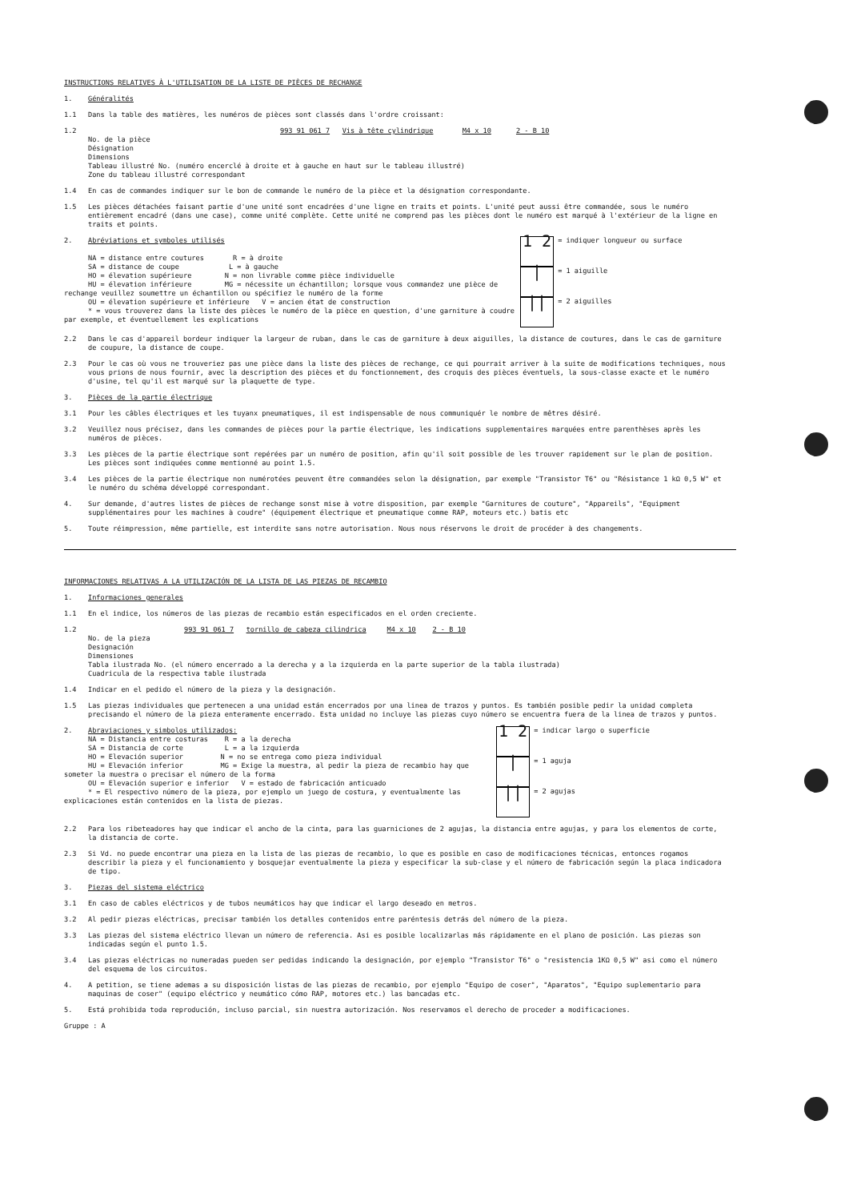INSTRUCTIONS RELATIVES À L'UTILISATION DE LA LISTE DE PIÈCES DE RECHANGE
1. Généralités
1.1 Dans la table des matières, les numéros de pièces sont classés dans l'ordre croissant:
1.2 993 91 061 7 Vis à tête cylindrique M4 x 10 2 - B 10
No. de la pièce
Désignation
Dimensions
Tableau illustré No. (numéro encerclé à droite et à gauche en haut sur le tableau illustré)
Zone du tableau illustré correspondant
1.4 En cas de commandes indiquer sur le bon de commande le numéro de la pièce et la désignation correspondante.
1.5 Les pièces détachées faisant partie d'une unité sont encadrées d'une ligne en traits et points. L'unité peut aussi être commandée, sous le numéro entièrement encadré (dans une case), comme unité complète. Cette unité ne comprend pas les pièces dont le numéro est marqué à l'extérieur de la ligne en traits et points.
2. Abréviations et symboles utilisés
NA = distance entre coutures R = à droite
SA = distance de coupe L = à gauche
HO = élevation supérieure N = non livrable comme pièce individuelle
HU = élevation inférieure MG = nécessite un échantillon; lorsque vous commandez une pièce de rechange veuillez soumettre un échantillon ou spécifiez le numéro de la forme
OU = élevation supérieure et inférieure V = ancien état de construction
* = vous trouverez dans la liste des pièces le numéro de la pièce en question, d'une garniture à coudre par exemple, et éventuellement les explications
1 2
= indiquer longueur ou surface
|
= 1 aiguille
||
= 2 aiguilles
2.2 Dans le cas d'appareil bordeur indiquer la largeur de ruban, dans le cas de garniture à deux aiguilles, la distance de coutures, dans le cas de garniture de coupure, la distance de coupe.
2.3 Pour le cas où vous ne trouveriez pas une pièce dans la liste des pièces de rechange, ce qui pourrait arriver à la suite de modifications techniques, nous vous prions de nous fournir, avec la description des pièces et du fonctionnement, des croquis des pièces éventuels, la sous-classe exacte et le numéro d'usine, tel qu'il est marqué sur la plaquette de type.
3. Pièces de la partie électrique
3.1 Pour les câbles électriques et les tuyanx pneumatiques, il est indispensable de nous communiquér le nombre de mêtres désiré.
3.2 Veuillez nous précisez, dans les commandes de pièces pour la partie électrique, les indications supplementaires marquées entre parenthèses après les numéros de pièces.
3.3 Les pièces de la partie électrique sont repérées par un numéro de position, afin qu'il soit possible de les trouver rapidement sur le plan de position. Les pièces sont indiquées comme mentionné au point 1.5.
3.4 Les pièces de la partie électrique non numérotées peuvent être commandées selon la désignation, par exemple "Transistor T6" ou "Résistance 1 kΩ 0,5 W" et le numéro du schéma développé correspondant.
4. Sur demande, d'autres listes de pièces de rechange sonst mise à votre disposition, par exemple "Garnitures de couture", "Appareils", "Equipment supplémentaires pour les machines à coudre" (équipement électrique et pneumatique comme RAP, moteurs etc.) batis etc
5. Toute réimpression, même partielle, est interdite sans notre autorisation. Nous nous réservons le droit de procéder à des changements.
INFORMACIONES RELATIVAS A LA UTILIZACIÓN DE LA LISTA DE LAS PIEZAS DE RECAMBIO
1. Informaciones generales
1.1 En el indice, los números de las piezas de recambio están especificados en el orden creciente.
1.2 993 91 061 7 tornillo de cabeza cilindrica M4 x 10 2 - B 10
No. de la pieza
Designación
Dimensiones
Tabla ilustrada No. (el número encerrado a la derecha y a la izquierda en la parte superior de la tabla ilustrada)
Cuadricula de la respectiva table ilustrada
1.4 Indicar en el pedido el número de la pieza y la designación.
1.5 Las piezas individuales que pertenecen a una unidad están encerrados por una linea de trazos y puntos. Es también posible pedir la unidad completa precisando el número de la pieza enteramente encerrado. Esta unidad no incluye las piezas cuyo número se encuentra fuera de la linea de trazos y puntos.
2. Abraviaciones y simbolos utilizados:
NA = Distancia entre costuras R = a la derecha
SA = Distancia de corte L = a la izquierda
HO = Elevación superior N = no se entrega como pieza individual
HU = Elevación inferior MG = Exige la muestra, al pedir la pieza de recambio hay que someter la muestra o precisar el número de la forma
OU = Elevación superior e inferior V = estado de fabricación anticuado
* = El respectivo número de la pieza, por ejemplo un juego de costura, y eventualmente las explicaciones están contenidos en la lista de piezas.
1 2
= indicar largo o superficie
|
= 1 aguja
||
= 2 agujas
2.2 Para los ribeteadores hay que indicar el ancho de la cinta, para las guarniciones de 2 agujas, la distancia entre agujas, y para los elementos de corte, la distancia de corte.
2.3 Si Vd. no puede encontrar una pieza en la lista de las piezas de recambio, lo que es posible en caso de modificaciones técnicas, entonces rogamos describir la pieza y el funcionamiento y bosquejar eventualmente la pieza y especificar la sub-clase y el número de fabricación según la placa indicadora de tipo.
3. Piezas del sistema eléctrico
3.1 En caso de cables eléctricos y de tubos neumáticos hay que indicar el largo deseado en metros.
3.2 Al pedir piezas eléctricas, precisar también los detalles contenidos entre paréntesis detrás del número de la pieza.
3.3 Las piezas del sistema eléctrico llevan un número de referencia. Asi es posible localizarlas más rápidamente en el plano de posición. Las piezas son indicadas según el punto 1.5.
3.4 Las piezas eléctricas no numeradas pueden ser pedidas indicando la designación, por ejemplo "Transistor T6" o "resistencia 1KΩ 0,5 W" asi como el número del esquema de los circuitos.
4. A petition, se tiene ademas a su disposición listas de las piezas de recambio, por ejemplo "Equipo de coser", "Aparatos", "Equipo suplementario para maquinas de coser" (equipo eléctrico y neumático cómo RAP, motores etc.) las bancadas etc.
5. Está prohibida toda reprodución, incluso parcial, sin nuestra autorización. Nos reservamos el derecho de proceder a modificaciones.
Gruppe : A